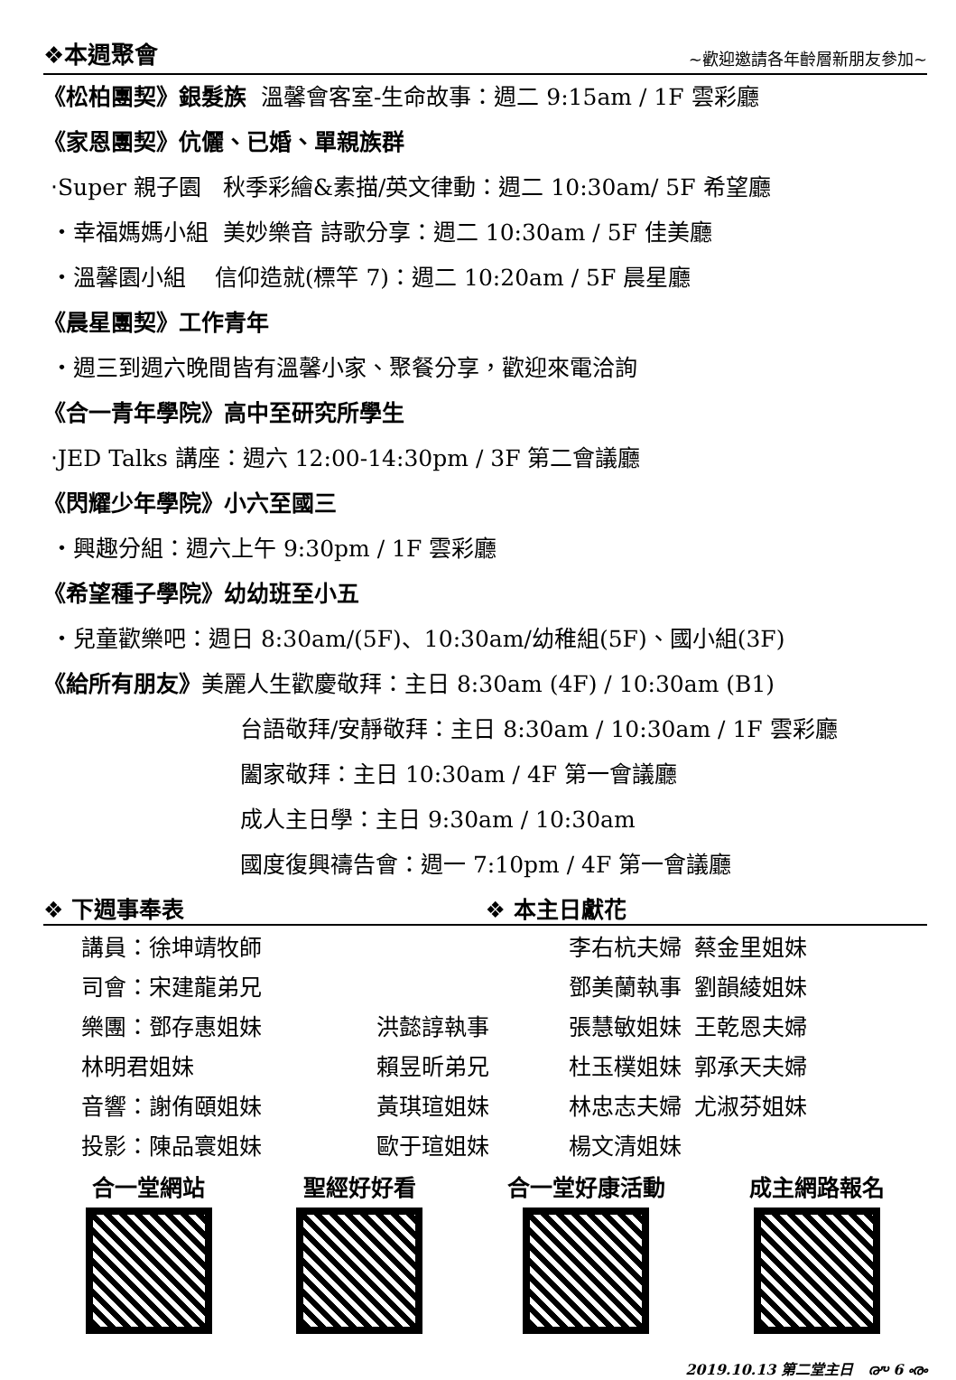❖本週聚會 ~歡迎邀請各年齡層新朋友參加~
《松柏團契》銀髮族 溫馨會客室-生命故事：週二 9:15am / 1F 雲彩廳
《家恩團契》伉儷、已婚、單親族群
‧Super 親子園 秋季彩繪&素描/英文律動：週二 10:30am/ 5F 希望廳
‧幸福媽媽小組 美妙樂音 詩歌分享：週二 10:30am / 5F 佳美廳
‧溫馨園小組 信仰造就(標竿 7)：週二 10:20am / 5F 晨星廳
《晨星團契》工作青年
‧週三到週六晚間皆有溫馨小家、聚餐分享，歡迎來電洽詢
《合一青年學院》高中至研究所學生
‧JED Talks 講座：週六 12:00-14:30pm / 3F 第二會議廳
《閃耀少年學院》小六至國三
‧興趣分組：週六上午 9:30pm / 1F 雲彩廳
《希望種子學院》幼幼班至小五
‧兒童歡樂吧：週日 8:30am/(5F)、10:30am/幼稚組(5F)、國小組(3F)
《給所有朋友》美麗人生歡慶敬拜：主日 8:30am (4F) / 10:30am (B1)
台語敬拜/安靜敬拜：主日 8:30am / 10:30am / 1F 雲彩廳
闔家敬拜：主日 10:30am / 4F 第一會議廳
成人主日學：主日 9:30am / 10:30am
國度復興禱告會：週一 7:10pm / 4F 第一會議廳
❖ 下週事奉表 ❖ 本主日獻花
| 講員：徐坤靖牧師 | |
| 司會：宋建龍弟兄 | |
| 樂團：鄧存惠姐妹 | 洪懿諄執事 |
| 林明君姐妹 | 賴昱昕弟兄 |
| 音響：謝侑頤姐妹 | 黃琪瑄姐妹 |
| 投影：陳品寰姐妹 | 歐于瑄姐妹 |
| 李右杭夫婦 | 蔡金里姐妹 |
| 鄧美蘭執事 | 劉韻綾姐妹 |
| 張慧敏姐妹 | 王乾恩夫婦 |
| 杜玉樸姐妹 | 郭承天夫婦 |
| 林忠志夫婦 | 尤淑芬姐妹 |
| 楊文清姐妹 | |
合一堂網站 聖經好好看 合一堂好康活動 成主網路報名
2019.10.13 第二堂主日 ൞ 6 ൟ